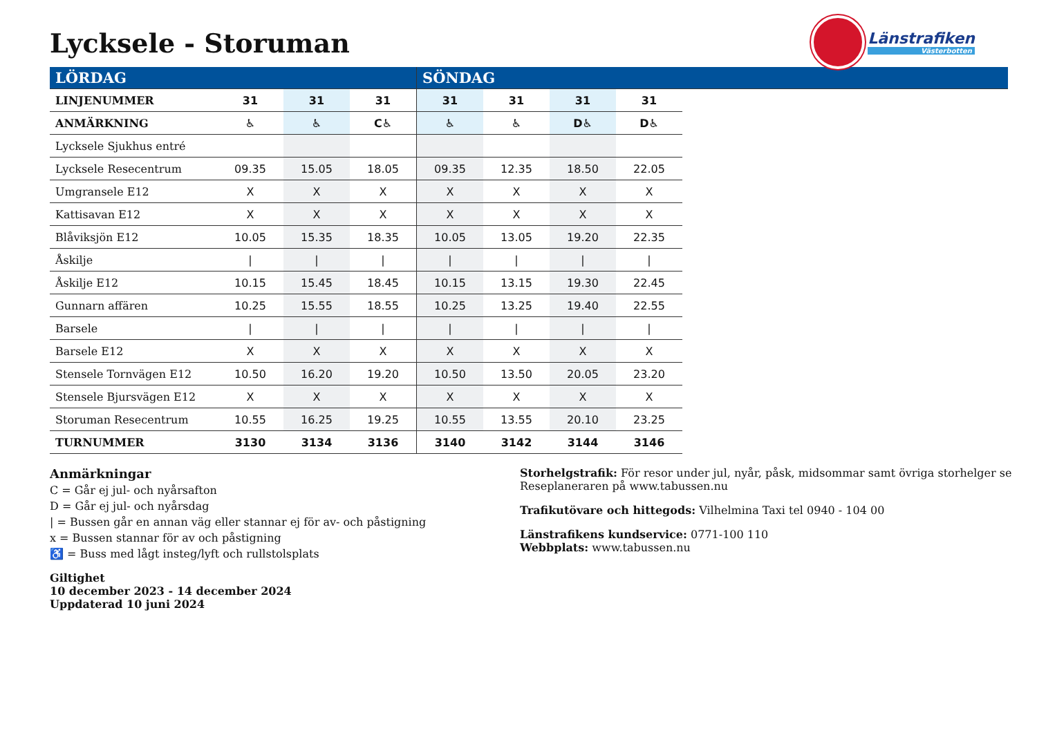Lycksele - Storuman
Länstrafiken
Västerbotten
| LÖRDAG | | | | SÖNDAG | | | | |
| LINJENUMMER | 31 | 31 | 31 | 31 | 31 | 31 | 31 | |
| ANMÄRKNING | ♿ | ♿ | C♿ | ♿ | ♿ | D♿ | D♿ | |
| Lycksele Sjukhus entré | | | | | | | | |
| Lycksele Resecentrum | 09.35 | 15.05 | 18.05 | 09.35 | 12.35 | 18.50 | 22.05 | |
| Umgransele E12 | X | X | X | X | X | X | X | |
| Kattisavan E12 | X | X | X | X | X | X | X | |
| Blåviksjön E12 | 10.05 | 15.35 | 18.35 | 10.05 | 13.05 | 19.20 | 22.35 | |
| Åskilje | / | / | / | / | / | / | / | |
| Åskilje E12 | 10.15 | 15.45 | 18.45 | 10.15 | 13.15 | 19.30 | 22.45 | |
| Gunnarn affären | 10.25 | 15.55 | 18.55 | 10.25 | 13.25 | 19.40 | 22.55 | |
| Barsele | / | / | / | / | / | / | / | |
| Barsele E12 | X | X | X | X | X | X | X | |
| Stensele Tornvägen E12 | 10.50 | 16.20 | 19.20 | 10.50 | 13.50 | 20.05 | 23.20 | |
| Stensele Bjursvägen E12 | X | X | X | X | X | X | X | |
| Storuman Resecentrum | 10.55 | 16.25 | 19.25 | 10.55 | 13.55 | 20.10 | 23.25 | |
| TURNUMMER | 3130 | 3134 | 3136 | 3140 | 3142 | 3144 | 3146 | |
Anmärkningar
C = Går ej jul- och nyårsafton
D = Går ej jul- och nyårsdag
| = Bussen går en annan väg eller stannar ej för av- och påstigning
x = Bussen stannar för av och påstigning
♿ = Buss med lågt insteg/lyft och rullstolsplats
Giltighet
10 december 2023 - 14 december 2024
Uppdaterad 10 juni 2024
Storhelgstrafik: För resor under jul, nyår, påsk, midsommar samt övriga storhelger se
Reseplaneraren på www.tabussen.nu
Trafikutövare och hittegods: Vilhelmina Taxi tel 0940 - 104 00
Länstrafikens kundservice: 0771-100 110
Webbplats: www.tabussen.nu